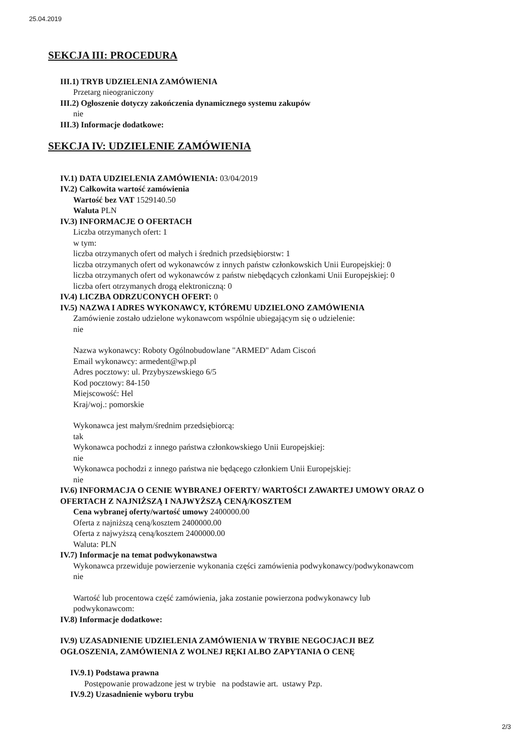25.04.2019
SEKCJA III: PROCEDURA
III.1) TRYB UDZIELENIA ZAMÓWIENIA
Przetarg nieograniczony
III.2) Ogłoszenie dotyczy zakończenia dynamicznego systemu zakupów
nie
III.3) Informacje dodatkowe:
SEKCJA IV: UDZIELENIE ZAMÓWIENIA
IV.1) DATA UDZIELENIA ZAMÓWIENIA: 03/04/2019
IV.2) Całkowita wartość zamówienia
Wartość bez VAT 1529140.50
Waluta PLN
IV.3) INFORMACJE O OFERTACH
Liczba otrzymanych ofert: 1
w tym:
liczba otrzymanych ofert od małych i średnich przedsiębiorstw: 1
liczba otrzymanych ofert od wykonawców z innych państw członkowskich Unii Europejskiej: 0
liczba otrzymanych ofert od wykonawców z państw niebędących członkami Unii Europejskiej: 0
liczba ofert otrzymanych drogą elektroniczną: 0
IV.4) LICZBA ODRZUCONYCH OFERT: 0
IV.5) NAZWA I ADRES WYKONAWCY, KTÓREMU UDZIELONO ZAMÓWIENIA
Zamówienie zostało udzielone wykonawcom wspólnie ubiegającym się o udzielenie:
nie
Nazwa wykonawcy: Roboty Ogólnobudowlane "ARMED" Adam Ciscoń
Email wykonawcy: armedent@wp.pl
Adres pocztowy: ul. Przybyszewskiego 6/5
Kod pocztowy: 84-150
Miejscowość: Hel
Kraj/woj.: pomorskie
Wykonawca jest małym/średnim przedsiębiorcą:
tak
Wykonawca pochodzi z innego państwa członkowskiego Unii Europejskiej:
nie
Wykonawca pochodzi z innego państwa nie będącego członkiem Unii Europejskiej:
nie
IV.6) INFORMACJA O CENIE WYBRANEJ OFERTY/ WARTOŚCI ZAWARTEJ UMOWY ORAZ O
OFERTACH Z NAJNIŻSZĄ I NAJWYŻSZĄ CENĄ/KOSZTEM
Cena wybranej oferty/wartość umowy 2400000.00
Oferta z najniższą ceną/kosztem 2400000.00
Oferta z najwyższą ceną/kosztem 2400000.00
Waluta: PLN
IV.7) Informacje na temat podwykonawstwa
Wykonawca przewiduje powierzenie wykonania części zamówienia podwykonawcy/podwykonawcom
nie
Wartość lub procentowa część zamówienia, jaka zostanie powierzona podwykonawcy lub
podwykonawcom:
IV.8) Informacje dodatkowe:
IV.9) UZASADNIENIE UDZIELENIA ZAMÓWIENIA W TRYBIE NEGOCJACJI BEZ
OGŁOSZENIA, ZAMÓWIENIA Z WOLNEJ RĘKI ALBO ZAPYTANIA O CENĘ
IV.9.1) Podstawa prawna
Postępowanie prowadzone jest w trybie na podstawie art. ustawy Pzp.
IV.9.2) Uzasadnienie wyboru trybu
2/3